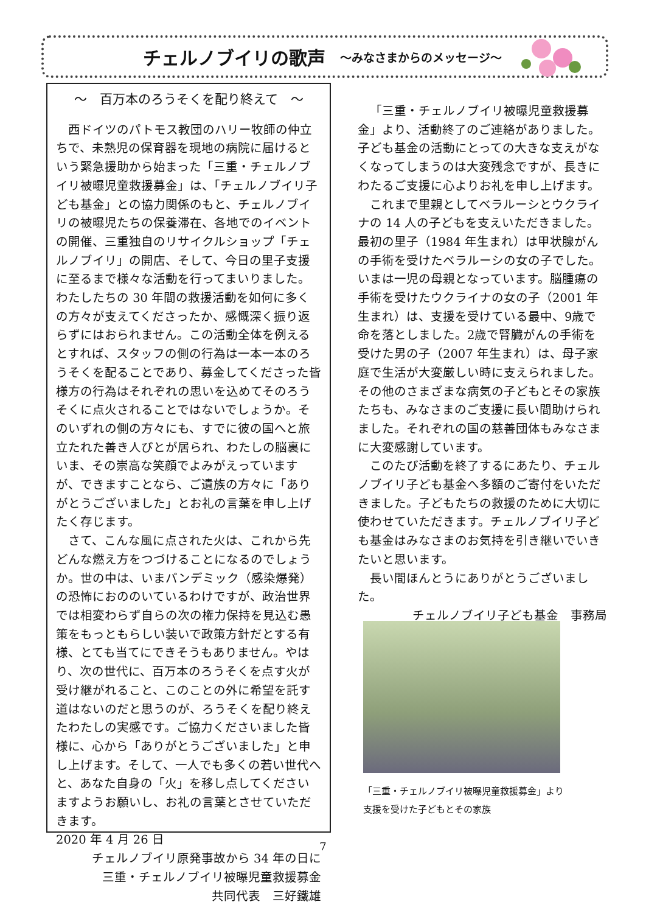チェルノブイリの歌声 ～みなさまからのメッセージ～
～　百万本のろうそくを配り終えて　～
西ドイツのパトモス教団のハリー牧師の仲立ちで、未熟児の保育器を現地の病院に届けるという緊急援助から始まった「三重・チェルノブイリ被曝児童救援募金」は、「チェルノブイリ子ども基金」との協力関係のもと、チェルノブイリの被曝児たちの保養滞在、各地でのイベントの開催、三重独自のリサイクルショップ「チェルノブイリ」の開店、そして、今日の里子支援に至るまで様々な活動を行ってまいりました。わたしたちの 30 年間の救援活動を如何に多くの方々が支えてくださったか、感慨深く振り返らずにはおられません。この活動全体を例えるとすれば、スタッフの側の行為は一本一本のろうそくを配ることであり、募金してくださった皆様方の行為はそれぞれの思いを込めてそのろうそくに点火されることではないでしょうか。そのいずれの側の方々にも、すでに彼の国へと旅立たれた善き人びとが居られ、わたしの脳裏にいま、その崇高な笑顔でよみがえっていますが、できますことなら、ご遺族の方々に「ありがとうございました」とお礼の言葉を申し上げたく存じます。
さて、こんな風に点された火は、これから先どんな燃え方をつづけることになるのでしょうか。世の中は、いまパンデミック（感染爆発）の恐怖におののいているわけですが、政治世界では相変わらず自らの次の権力保持を見込む愚策をもっともらしい装いで政策方針だとする有様、とても当てにできそうもありません。やはり、次の世代に、百万本のろうそくを点す火が受け継がれること、このことの外に希望を託す道はないのだと思うのが、ろうそくを配り終えたわたしの実感です。ご協力くださいました皆様に、心から「ありがとうございました」と申し上げます。そして、一人でも多くの若い世代へと、あなた自身の「火」を移し点してくださいますようお願いし、お礼の言葉とさせていただきます。
2020 年 4 月 26 日
チェルノブイリ原発事故から 34 年の日に
三重・チェルノブイリ被曝児童救援募金
共同代表　三好鐵雄
「三重・チェルノブイリ被曝児童救援募金」より、活動終了のご連絡がありました。子ども基金の活動にとっての大きな支えがなくなってしまうのは大変残念ですが、長きにわたるご支援に心よりお礼を申し上げます。
これまで里親としてベラルーシとウクライナの 14 人の子どもを支えいただきました。最初の里子（1984 年生まれ）は甲状腺がんの手術を受けたベラルーシの女の子でした。いまは一児の母親となっています。脳腫瘍の手術を受けたウクライナの女の子（2001 年生まれ）は、支援を受けている最中、9歳で命を落としました。2歳で腎臓がんの手術を受けた男の子（2007 年生まれ）は、母子家庭で生活が大変厳しい時に支えられました。その他のさまざまな病気の子どもとその家族たちも、みなさまのご支援に長い間助けられました。それぞれの国の慈善団体もみなさまに大変感謝しています。
このたび活動を終了するにあたり、チェルノブイリ子ども基金へ多額のご寄付をいただきました。子どもたちの救援のために大切に使わせていただきます。チェルノブイリ子ども基金はみなさまのお気持を引き継いでいきたいと思います。
長い間ほんとうにありがとうございました。
チェルノブイリ子ども基金　事務局
「三重・チェルノブイリ被曝児童救援募金」より
支援を受けた子どもとその家族
7